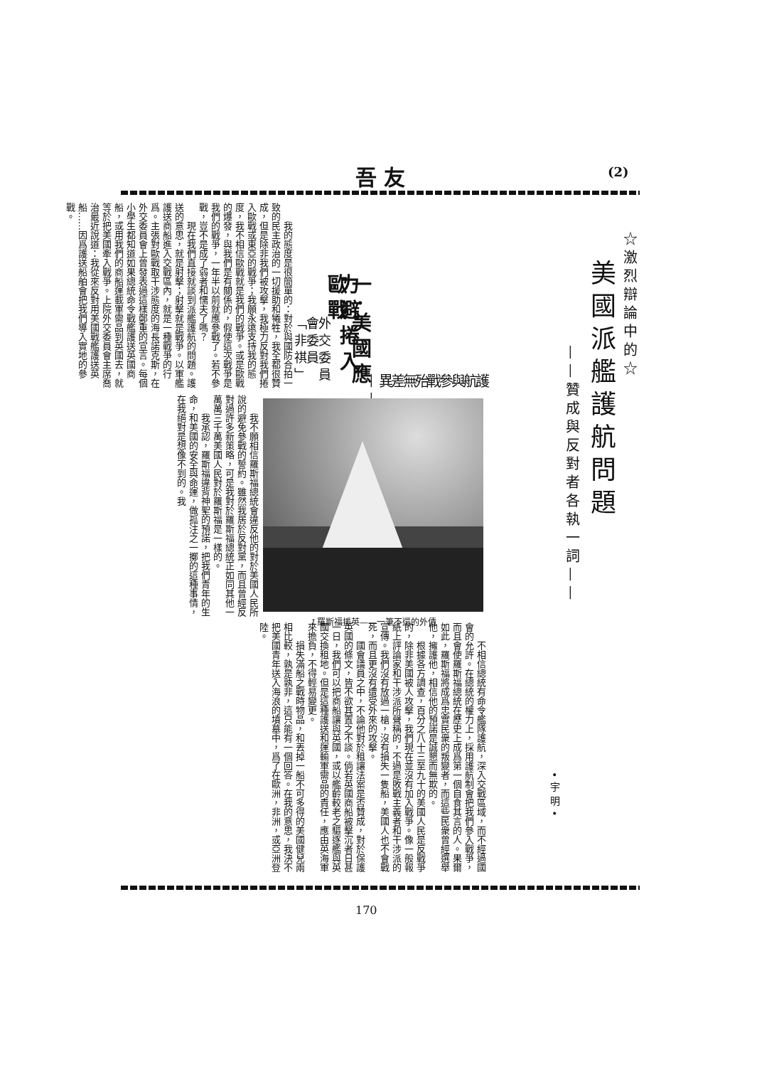吾友 (2)
☆激烈辯論中的☆
美國派艦護航問題
——贊成與反對者各執一詞——
•宇明•
護航與參戰殆無差異——
一·美國應力避捲入歐戰
外交委員會委員「非祺」
我的態度是很簡單的：對於與國防合拍一致的民主政治的一切援助和犧牲，我全都很贊成，但是除非我們被攻擊，我極力反對我們捲入歐戰或東亞的戰爭；我願永遠支持我的態度，我不相信歐戰就是我們的戰爭。或是歐戰的爆發，與我們是有關係的，假使這次戰爭是我們的戰爭，一年半以前就應參戰了。若不參戰，豈不是成了弱者和懦夫了嗎？
現在我們直接就談到派艦護航的問題。護送的意思，就是射擊；射擊就是戰爭。以軍艦護送商船進入交戰區內，就是一種戰爭的行爲。主張對歐戰取干涉態度的海長諾克斯，在外交委員會上曾發表過這樣鄭重的宣言。每個小學生都知道如果總統命令戰艦護送英國商船，或用我們的商船運載軍需品到英國去，就等於把美國牽入戰爭。上院外交委員會主席喬治最近說道：我從來反對用美國戰艦護送英船……因爲護送船舶會把我們導入實地的參戰。
↑羅斯福援英——一筆不還的外債
我不願相信羅斯福總統會違反他的對於美國人民所說的避免參戰的誓約。雖然我居於反對黨，而且曾經反對過許多新策略，可是我對於羅斯福總統正如同其他一萬萬三千萬美國人民對於羅斯福是一樣的。
我承認，羅斯福違背神聖的預諾，把我們青年的生命，和美國的安全與命運，做孤注之一擲的這種事情，在我絕對是想像不到的。我
不相信總統有命令艦隊護航，深入交戰區域，而不經過國會的允許。在總統的權力上，採用護航制會把我們參入戰爭，而且會使羅斯福總統在歷史上成爲第一個自食其言的人。果爾如此，羅斯福將成爲忠實民衆的叛變者，而這些民衆曾經選舉他，擁護他，相信他的預諾是誠懇而無欺的。
根據各方調查，百分之八十三至九十的美國人民是反戰爭的，除非美國被人攻擊，我們現在並沒有加入戰爭。像一般報紙上評論家和干涉派所聲稱的，不過是敗戰主義者和干涉派的宣傳。我們沒有放過一槍，沒有損失一隻船，美國人也不會戰死，而且更沒有遭受外來的攻擊。
國會議員之中，不論他對於租讓法案是否贊成，對於保護英國的條文，皆不欲其置之不談。倘若英國商船被擊沉者日甚一日，我們可以把商船讓與英國，或以艦齡較老之驅逐艦與英國交換租地。但是這種護送和運輸軍需品的責任，應由英海軍來擔負，不得輕易變更。
損失滿船之戰時物品，和丟掉一船不可多得的美國健兒兩相比較，孰是孰非，這只能有一個回答。在我的意思，我決不把美國青年送入海浪的墳墓中，爲了在歐洲，非洲，或亞洲登陸。
170